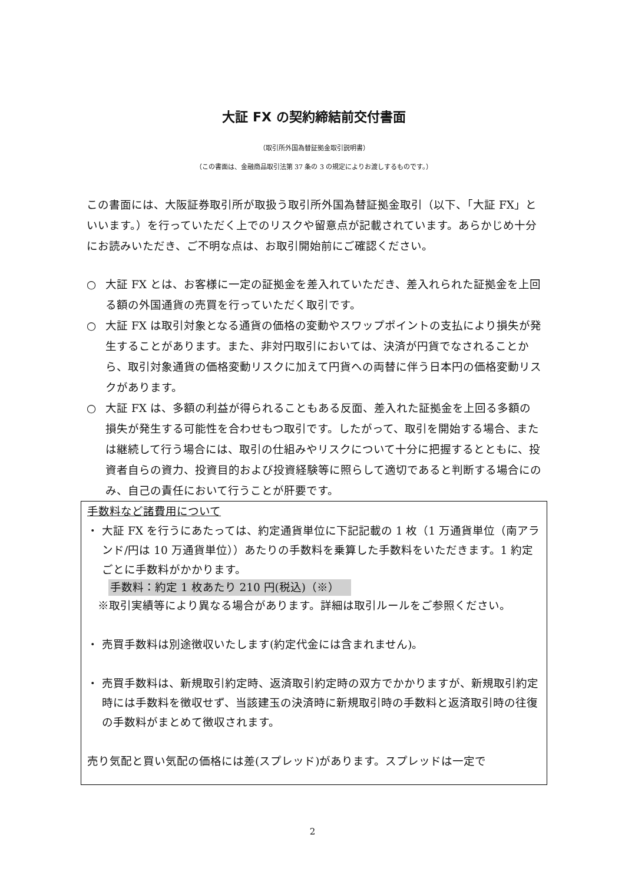大証 FX の契約締結前交付書面
（取引所外国為替証拠金取引説明書）
（この書面は、金融商品取引法第 37 条の 3 の規定によりお渡しするものです。）
この書面には、大阪証券取引所が取扱う取引所外国為替証拠金取引（以下、「大証 FX」といいます。）を行っていただく上でのリスクや留意点が記載されています。あらかじめ十分にお読みいただき、ご不明な点は、お取引開始前にご確認ください。
○ 大証 FX とは、お客様に一定の証拠金を差入れていただき、差入れられた証拠金を上回る額の外国通貨の売買を行っていただく取引です。
○ 大証 FX は取引対象となる通貨の価格の変動やスワップポイントの支払により損失が発生することがあります。また、非対円取引においては、決済が円貨でなされることから、取引対象通貨の価格変動リスクに加えて円貨への両替に伴う日本円の価格変動リスクがあります。
○ 大証 FX は、多額の利益が得られることもある反面、差入れた証拠金を上回る多額の損失が発生する可能性を合わせもつ取引です。したがって、取引を開始する場合、または継続して行う場合には、取引の仕組みやリスクについて十分に把握するとともに、投資者自らの資力、投資目的および投資経験等に照らして適切であると判断する場合にのみ、自己の責任において行うことが肝要です。
手数料など諸費用について
・ 大証 FX を行うにあたっては、約定通貨単位に下記記載の 1 枚（1 万通貨単位（南アランド/円は 10 万通貨単位））あたりの手数料を乗算した手数料をいただきます。1 約定ごとに手数料がかかります。
手数料：約定 1 枚あたり 210 円(税込)（※）
※取引実績等により異なる場合があります。詳細は取引ルールをご参照ください。
・ 売買手数料は別途徴収いたします(約定代金には含まれません)。
・ 売買手数料は、新規取引約定時、返済取引約定時の双方でかかりますが、新規取引約定時には手数料を徴収せず、当該建玉の決済時に新規取引時の手数料と返済取引時の往復の手数料がまとめて徴収されます。
売り気配と買い気配の価格には差(スプレッド)があります。スプレッドは一定で
2